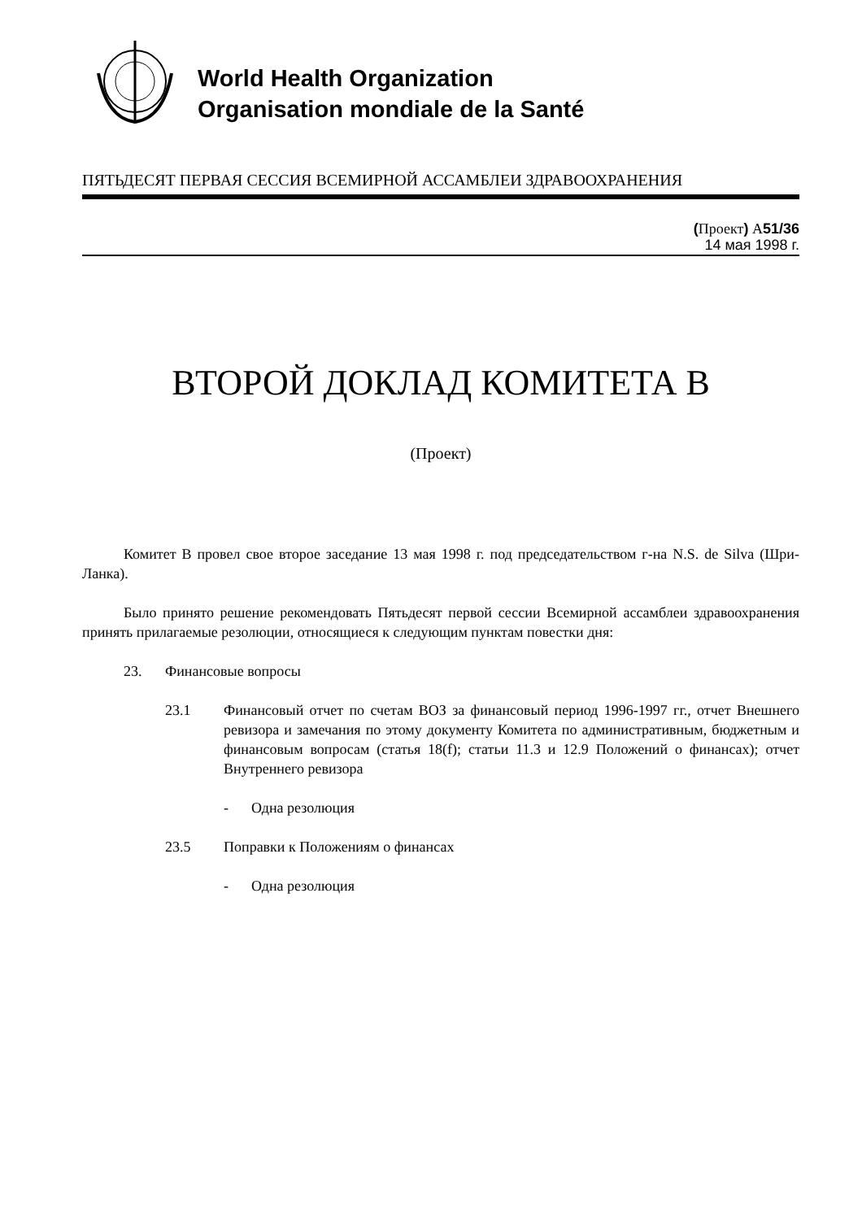World Health Organization
Organisation mondiale de la Santé
ПЯТЬДЕСЯТ ПЕРВАЯ СЕССИЯ ВСЕМИРНОЙ АССАМБЛЕИ ЗДРАВООХРАНЕНИЯ
(Проект) A51/36
14 мая 1998 г.
ВТОРОЙ ДОКЛАД КОМИТЕТА B
(Проект)
Комитет B провел свое второе заседание 13 мая 1998 г. под председательством г-на N.S. de Silva (Шри-Ланка).
Было принято решение рекомендовать Пятьдесят первой сессии Всемирной ассамблеи здравоохранения принять прилагаемые резолюции, относящиеся к следующим пунктам повестки дня:
23. Финансовые вопросы
23.1
Финансовый отчет по счетам ВОЗ за финансовый период 1996-1997 гг., отчет Внешнего ревизора и замечания по этому документу Комитета по административным, бюджетным и финансовым вопросам (статья 18(f); статьи 11.3 и 12.9 Положений о финансах); отчет Внутреннего ревизора
- Одна резолюция
23.5 Поправки к Положениям о финансах
- Одна резолюция